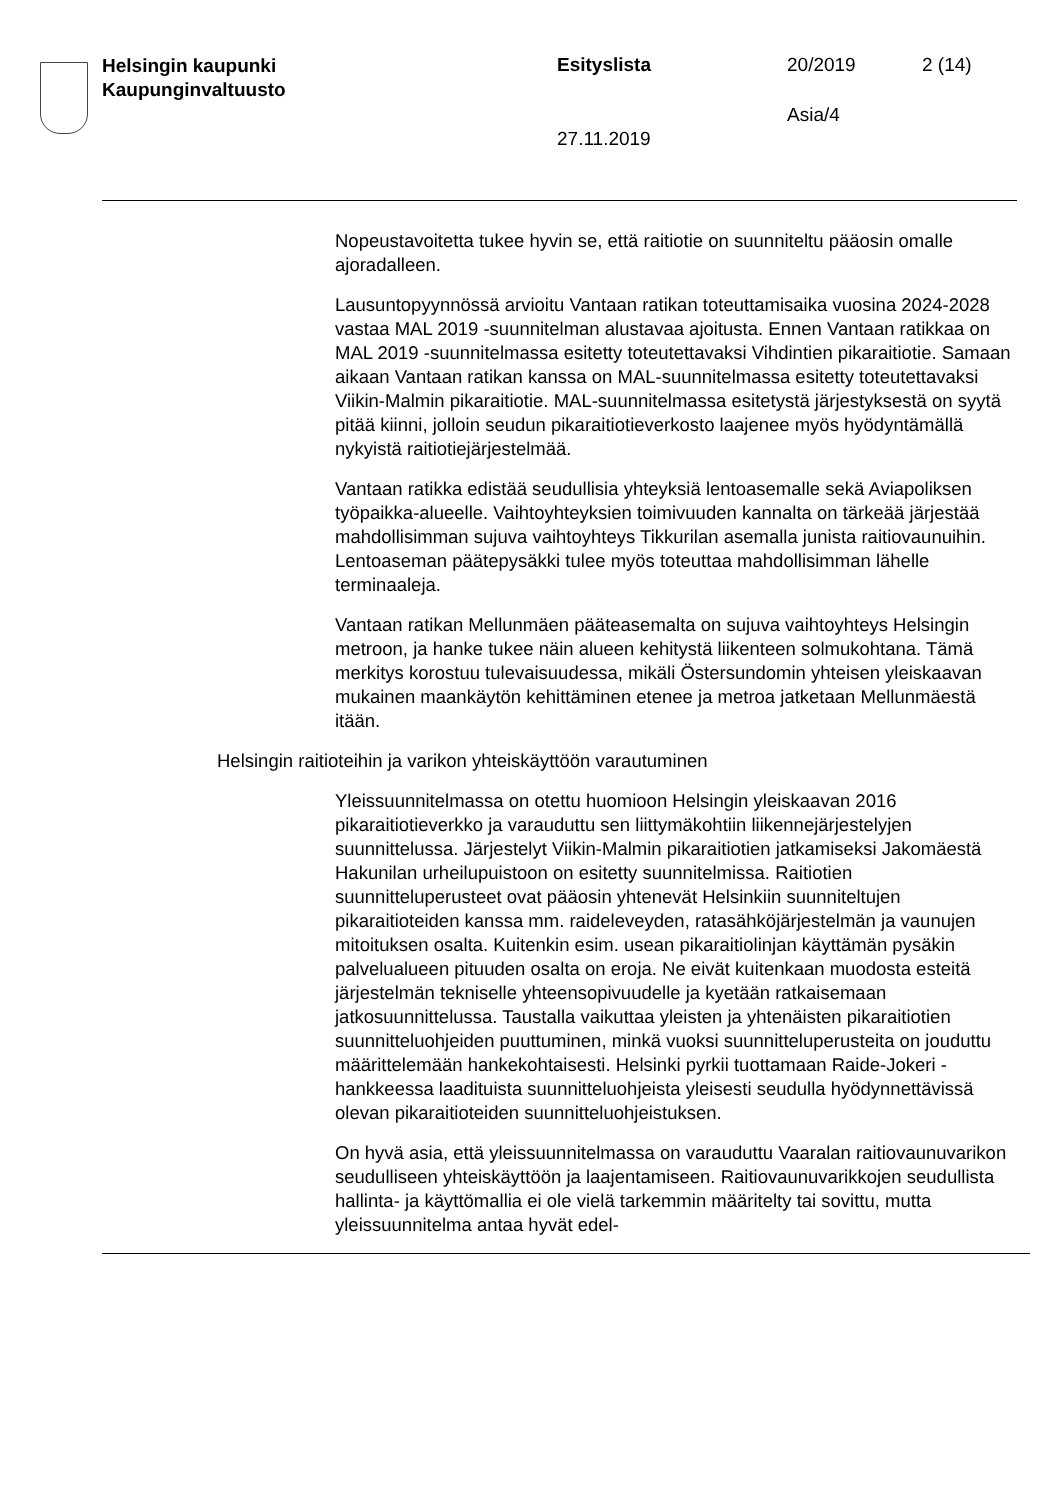Helsingin kaupunki
Kaupunginvaltuusto
Esityslista 20/2019 2 (14)
Asia/4
27.11.2019
Nopeustavoitetta tukee hyvin se, että raitiotie on suunniteltu pääosin omalle ajoradalleen.
Lausuntopyynnössä arvioitu Vantaan ratikan toteuttamisaika vuosina 2024-2028 vastaa MAL 2019 -suunnitelman alustavaa ajoitusta. Ennen Vantaan ratikkaa on MAL 2019 -suunnitelmassa esitetty toteutettavaksi Vihdintien pikaraitiotie. Samaan aikaan Vantaan ratikan kanssa on MAL-suunnitelmassa esitetty toteutettavaksi Viikin-Malmin pikaraitiotie. MAL-suunnitelmassa esitetystä järjestyksestä on syytä pitää kiinni, jolloin seudun pikaraitiotieverkosto laajenee myös hyödyntämällä nykyistä raitiotiejärjestelmää.
Vantaan ratikka edistää seudullisia yhteyksiä lentoasemalle sekä Aviapoliksen työpaikka-alueelle. Vaihtoyhteyksien toimivuuden kannalta on tärkeää järjestää mahdollisimman sujuva vaihtoyhteys Tikkurilan asemalla junista raitiovaunuihin. Lentoaseman päätepysäkki tulee myös toteuttaa mahdollisimman lähelle terminaaleja.
Vantaan ratikan Mellunmäen pääteasemalta on sujuva vaihtoyhteys Helsingin metroon, ja hanke tukee näin alueen kehitystä liikenteen solmukohtana. Tämä merkitys korostuu tulevaisuudessa, mikäli Östersundomin yhteisen yleiskaavan mukainen maankäytön kehittäminen etenee ja metroa jatketaan Mellunmäestä itään.
Helsingin raitioteihin ja varikon yhteiskäyttöön varautuminen
Yleissuunnitelmassa on otettu huomioon Helsingin yleiskaavan 2016 pikaraitiotieverkko ja varauduttu sen liittymäkohtiin liikennejärjestelyjen suunnittelussa. Järjestelyt Viikin-Malmin pikaraitiotien jatkamiseksi Jakomäestä Hakunilan urheilupuistoon on esitetty suunnitelmissa. Raitiotien suunnitteluperusteet ovat pääosin yhtenevät Helsinkiin suunniteltujen pikaraitioteiden kanssa mm. raideleveyden, ratasähköjärjestelmän ja vaunujen mitoituksen osalta. Kuitenkin esim. usean pikaraitiolinjan käyttämän pysäkin palvelualueen pituuden osalta on eroja. Ne eivät kuitenkaan muodosta esteitä järjestelmän tekniselle yhteensopivuudelle ja kyetään ratkaisemaan jatkosuunnittelussa. Taustalla vaikuttaa yleisten ja yhtenäisten pikaraitiotien suunnitteluohjeiden puuttuminen, minkä vuoksi suunnitteluperusteita on jouduttu määrittelemään hankekohtaisesti. Helsinki pyrkii tuottamaan Raide-Jokeri -hankkeessa laadituista suunnitteluohjeista yleisesti seudulla hyödynnettävissä olevan pikaraitioteiden suunnitteluohjeistuksen.
On hyvä asia, että yleissuunnitelmassa on varauduttu Vaaralan raitiovaunuvarikon seudulliseen yhteiskäyttöön ja laajentamiseen. Raitiovaunuvarikkojen seudullista hallinta- ja käyttömallia ei ole vielä tarkemmin määritelty tai sovittu, mutta yleissuunnitelma antaa hyvät edel-